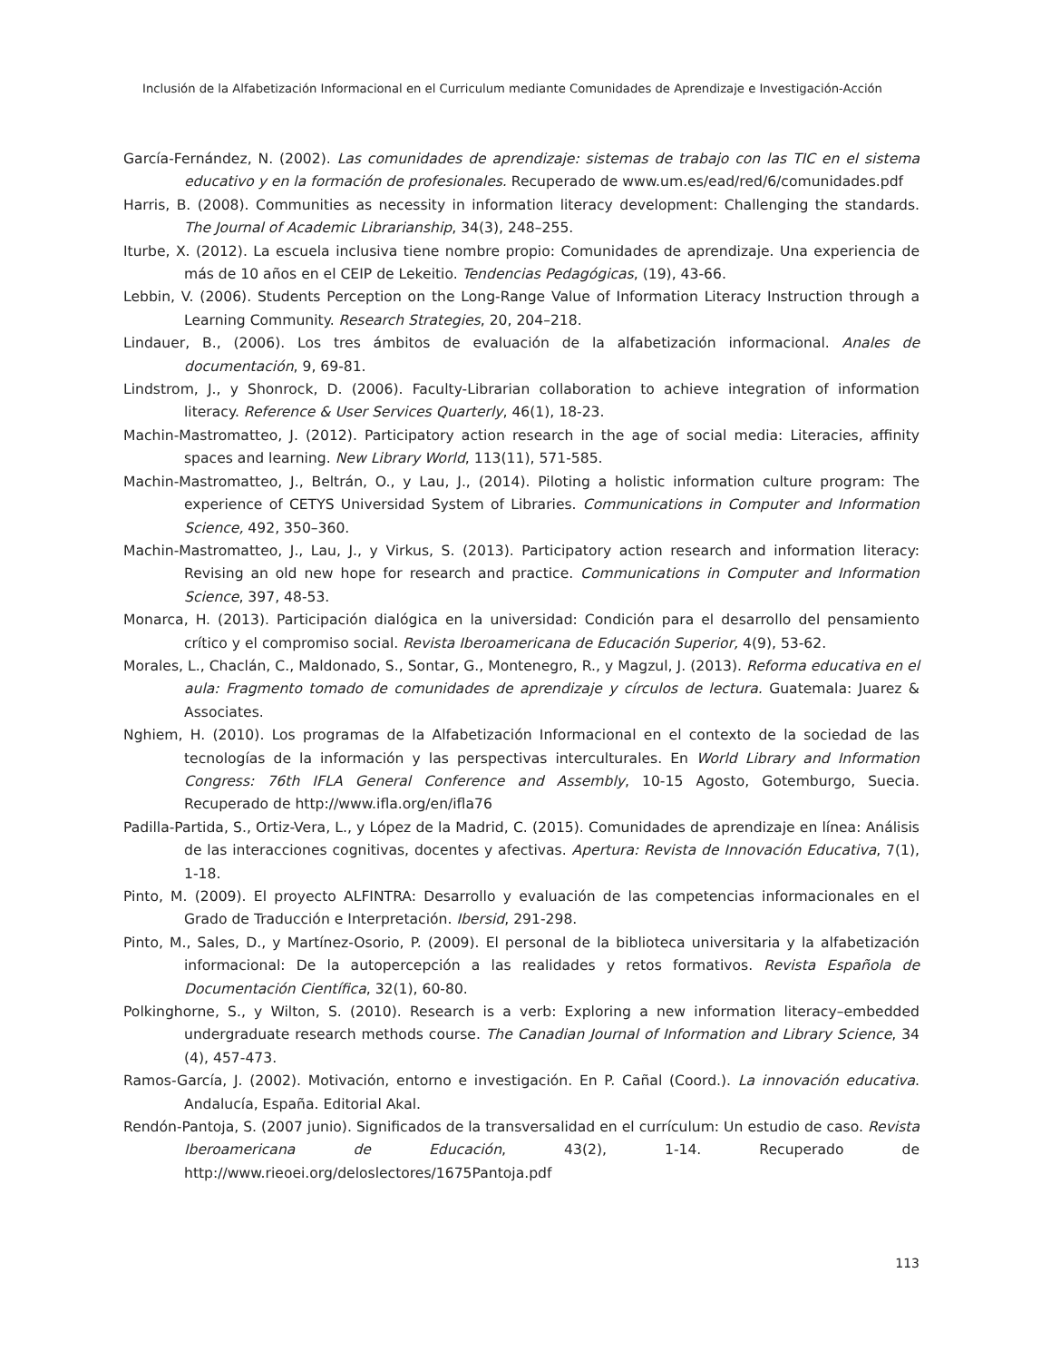Inclusión de la Alfabetización Informacional en el Curriculum mediante Comunidades de Aprendizaje e Investigación-Acción
García-Fernández, N. (2002). Las comunidades de aprendizaje: sistemas de trabajo con las TIC en el sistema educativo y en la formación de profesionales. Recuperado de www.um.es/ead/red/6/comunidades.pdf
Harris, B. (2008). Communities as necessity in information literacy development: Challenging the standards. The Journal of Academic Librarianship, 34(3), 248–255.
Iturbe, X. (2012). La escuela inclusiva tiene nombre propio: Comunidades de aprendizaje. Una experiencia de más de 10 años en el CEIP de Lekeitio. Tendencias Pedagógicas, (19), 43-66.
Lebbin, V. (2006). Students Perception on the Long-Range Value of Information Literacy Instruction through a Learning Community. Research Strategies, 20, 204–218.
Lindauer, B., (2006). Los tres ámbitos de evaluación de la alfabetización informacional. Anales de documentación, 9, 69-81.
Lindstrom, J., y Shonrock, D. (2006). Faculty-Librarian collaboration to achieve integration of information literacy. Reference & User Services Quarterly, 46(1), 18-23.
Machin-Mastromatteo, J. (2012). Participatory action research in the age of social media: Literacies, affinity spaces and learning. New Library World, 113(11), 571-585.
Machin-Mastromatteo, J., Beltrán, O., y Lau, J., (2014). Piloting a holistic information culture program: The experience of CETYS Universidad System of Libraries. Communications in Computer and Information Science, 492, 350–360.
Machin-Mastromatteo, J., Lau, J., y Virkus, S. (2013). Participatory action research and information literacy: Revising an old new hope for research and practice. Communications in Computer and Information Science, 397, 48-53.
Monarca, H. (2013). Participación dialógica en la universidad: Condición para el desarrollo del pensamiento crítico y el compromiso social. Revista Iberoamericana de Educación Superior, 4(9), 53-62.
Morales, L., Chaclán, C., Maldonado, S., Sontar, G., Montenegro, R., y Magzul, J. (2013). Reforma educativa en el aula: Fragmento tomado de comunidades de aprendizaje y círculos de lectura. Guatemala: Juarez & Associates.
Nghiem, H. (2010). Los programas de la Alfabetización Informacional en el contexto de la sociedad de las tecnologías de la información y las perspectivas interculturales. En World Library and Information Congress: 76th IFLA General Conference and Assembly, 10-15 Agosto, Gotemburgo, Suecia. Recuperado de http://www.ifla.org/en/ifla76
Padilla-Partida, S., Ortiz-Vera, L., y López de la Madrid, C. (2015). Comunidades de aprendizaje en línea: Análisis de las interacciones cognitivas, docentes y afectivas. Apertura: Revista de Innovación Educativa, 7(1), 1-18.
Pinto, M. (2009). El proyecto ALFINTRA: Desarrollo y evaluación de las competencias informacionales en el Grado de Traducción e Interpretación. Ibersid, 291-298.
Pinto, M., Sales, D., y Martínez-Osorio, P. (2009). El personal de la biblioteca universitaria y la alfabetización informacional: De la autopercepción a las realidades y retos formativos. Revista Española de Documentación Científica, 32(1), 60-80.
Polkinghorne, S., y Wilton, S. (2010). Research is a verb: Exploring a new information literacy–embedded undergraduate research methods course. The Canadian Journal of Information and Library Science, 34 (4), 457-473.
Ramos-García, J. (2002). Motivación, entorno e investigación. En P. Cañal (Coord.). La innovación educativa. Andalucía, España. Editorial Akal.
Rendón-Pantoja, S. (2007 junio). Significados de la transversalidad en el currículum: Un estudio de caso. Revista Iberoamericana de Educación, 43(2), 1-14. Recuperado de http://www.rieoei.org/deloslectores/1675Pantoja.pdf
113